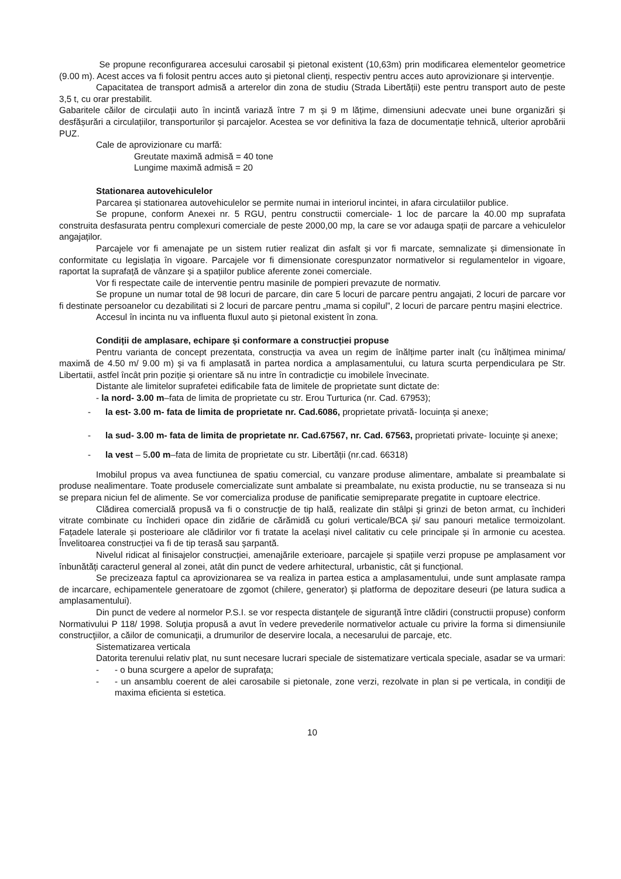Se propune reconfigurarea accesului carosabil și pietonal existent (10,63m) prin modificarea elementelor geometrice (9.00 m). Acest acces va fi folosit pentru acces auto și pietonal clienți, respectiv pentru acces auto aprovizionare și intervenție.
Capacitatea de transport admisă a arterelor din zona de studiu (Strada Libertății) este pentru transport auto de peste 3,5 t, cu orar prestabilit.
Gabaritele căilor de circulații auto în incintă variază între 7 m și 9 m lățime, dimensiuni adecvate unei bune organizări și desfășurări a circulațiilor, transporturilor și parcajelor. Acestea se vor definitiva la faza de documentație tehnică, ulterior aprobării PUZ.
Cale de aprovizionare cu marfă:
Greutate maximă admisă = 40 tone
Lungime maximă admisă = 20
Stationarea autovehiculelor
Parcarea și stationarea autovehiculelor se permite numai in interiorul incintei, in afara circulatiilor publice.
Se propune, conform Anexei nr. 5 RGU, pentru constructii comerciale- 1 loc de parcare la 40.00 mp suprafata construita desfasurata pentru complexuri comerciale de peste 2000,00 mp, la care se vor adauga spații de parcare a vehiculelor angajaților.
Parcajele vor fi amenajate pe un sistem rutier realizat din asfalt și vor fi marcate, semnalizate și dimensionate în conformitate cu legislația în vigoare. Parcajele vor fi dimensionate corespunzator normativelor si regulamentelor in vigoare, raportat la suprafață de vânzare și a spațiilor publice aferente zonei comerciale.
Vor fi respectate caile de interventie pentru masinile de pompieri prevazute de normativ.
Se propune un numar total de 98 locuri de parcare, din care 5 locuri de parcare pentru angajati, 2 locuri de parcare vor fi destinate persoanelor cu dezabilitati si 2 locuri de parcare pentru „mama si copilul”, 2 locuri de parcare pentru mașini electrice.
Accesul în incinta nu va influenta fluxul auto și pietonal existent în zona.
Condiții de amplasare, echipare și conformare a construcției propuse
Pentru varianta de concept prezentata, construcția va avea un regim de înălțime parter inalt (cu înălțimea minima/ maximă de 4.50 m/ 9.00 m) și va fi amplasată in partea nordica a amplasamentului, cu latura scurta perpendiculara pe Str. Libertatii, astfel încât prin poziție și orientare să nu intre în contradicție cu imobilele învecinate.
Distante ale limitelor suprafetei edificabile fata de limitele de proprietate sunt dictate de:
- la nord- 3.00 m–fata de limita de proprietate cu str. Erou Turturica (nr. Cad. 67953);
- la est- 3.00 m- fata de limita de proprietate nr. Cad.6086, proprietate privată- locuința și anexe;
- la sud- 3.00 m- fata de limita de proprietate nr. Cad.67567, nr. Cad. 67563, proprietati private- locuințe și anexe;
- la vest – 5.00 m–fata de limita de proprietate cu str. Libertății (nr.cad. 66318)
Imobilul propus va avea functiunea de spatiu comercial, cu vanzare produse alimentare, ambalate si preambalate si produse nealimentare. Toate produsele comercializate sunt ambalate si preambalate, nu exista productie, nu se transeaza si nu se prepara niciun fel de alimente. Se vor comercializa produse de panificatie semipreparate pregatite in cuptoare electrice.
Clădirea comercială propusă va fi o construcţie de tip hală, realizate din stâlpi şi grinzi de beton armat, cu închideri vitrate combinate cu închideri opace din zidărie de cărămidă cu goluri verticale/BCA și/ sau panouri metalice termoizolant. Fațadele laterale și posterioare ale clădirilor vor fi tratate la același nivel calitativ cu cele principale și în armonie cu acestea. Învelitoarea construcției va fi de tip terasă sau șarpantă.
Nivelul ridicat al finisajelor construcției, amenajările exterioare, parcajele și spațiile verzi propuse pe amplasament vor înbunătăți caracterul general al zonei, atât din punct de vedere arhitectural, urbanistic, cât și funcțional.
Se precizeaza faptul ca aprovizionarea se va realiza in partea estica a amplasamentului, unde sunt amplasate rampa de incarcare, echipamentele generatoare de zgomot (chilere, generator) și platforma de depozitare deseuri (pe latura sudica a amplasamentului).
Din punct de vedere al normelor P.S.I. se vor respecta distanţele de siguranţă între clădiri (constructii propuse) conform Normativului P 118/ 1998. Soluţia propusă a avut în vedere prevederile normativelor actuale cu privire la forma si dimensiunile construcţiilor, a căilor de comunicaţii, a drumurilor de deservire locala, a necesarului de parcaje, etc.
Sistematizarea verticala
Datorita terenului relativ plat, nu sunt necesare lucrari speciale de sistematizare verticala speciale, asadar se va urmari:
- - o buna scurgere a apelor de suprafaţa;
- - un ansamblu coerent de alei carosabile si pietonale, zone verzi, rezolvate in plan si pe verticala, in condiţii de maxima eficienta si estetica.
10